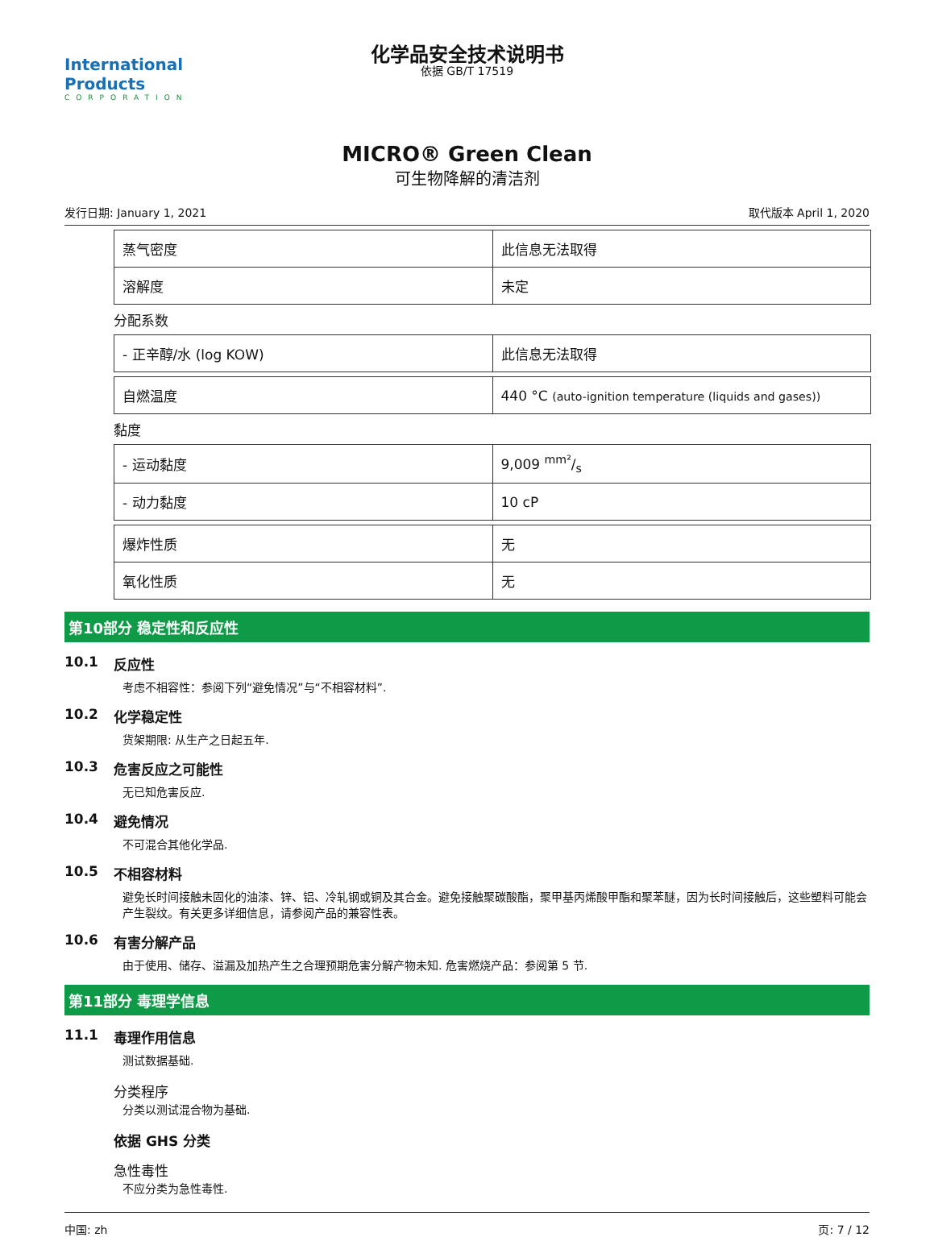International Products
CORPORATION
化学品安全技术说明书
依据 GB/T 17519
MICRO® Green Clean
可生物降解的清洁剂
发行日期: January 1, 2021 取代版本 April 1, 2020
| 蒸气密度 | 此信息无法取得 |
| 溶解度 | 未定 |
分配系数
| - 正辛醇/水 (log KOW) | 此信息无法取得 |
| 自燃温度 | 440 °C (auto-ignition temperature (liquids and gases)) |
黏度
| - 运动黏度 | 9,009 mm²/s |
| - 动力黏度 | 10 cP |
| 爆炸性质 | 无 |
| 氧化性质 | 无 |
第10部分 稳定性和反应性
10.1 反应性
考虑不相容性：参阅下列“避免情况”与“不相容材料”.
10.2 化学稳定性
货架期限: 从生产之日起五年.
10.3 危害反应之可能性
无已知危害反应.
10.4 避免情况
不可混合其他化学品.
10.5 不相容材料
避免长时间接触未固化的油漆、锌、铝、冷轧钢或铜及其合金。避免接触聚碳酸酯，聚甲基丙烯酸甲酯和聚苯醚，因为长时间接触后，这些塑料可能会产生裂纹。有关更多详细信息，请参阅产品的兼容性表。
10.6 有害分解产品
由于使用、储存、溢漏及加热产生之合理预期危害分解产物未知. 危害燃烧产品：参阅第 5 节.
第11部分 毒理学信息
11.1 毒理作用信息
测试数据基础.
分类程序
分类以测试混合物为基础.
依据 GHS 分类
急性毒性
不应分类为急性毒性.
中国: zh 页: 7 / 12